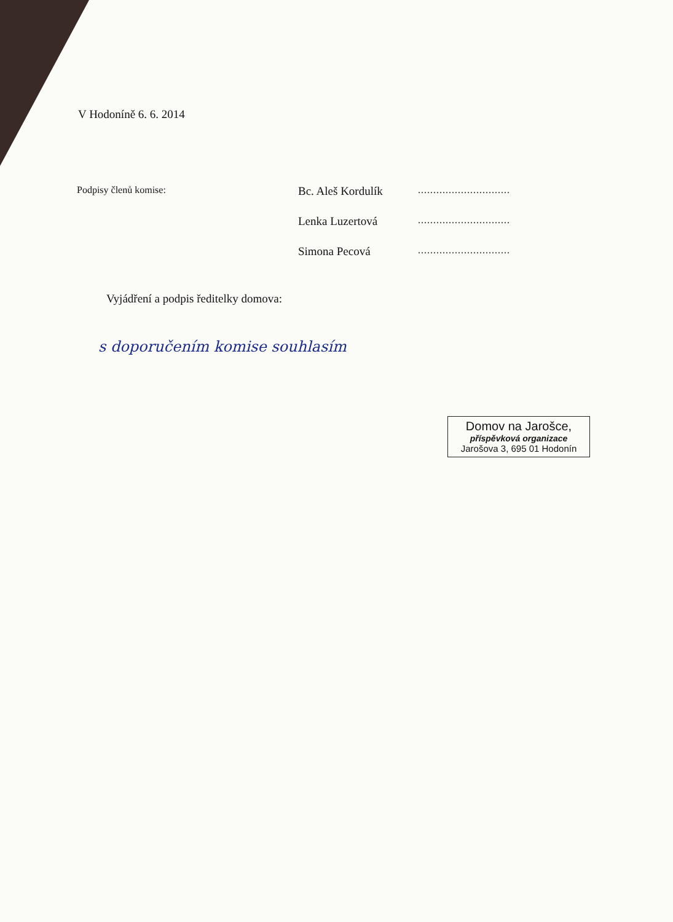V Hodoníně 6. 6. 2014
Podpisy členů komise:
Bc. Aleš Kordulík
..............................
Lenka Luzertová
..............................
Simona Pecová
..............................
Vyjádření a podpis ředitelky domova:
s doporučením komise souhlasím
Domov na Jarošce,
příspěvková organizace
Jarošova 3, 695 01 Hodonín